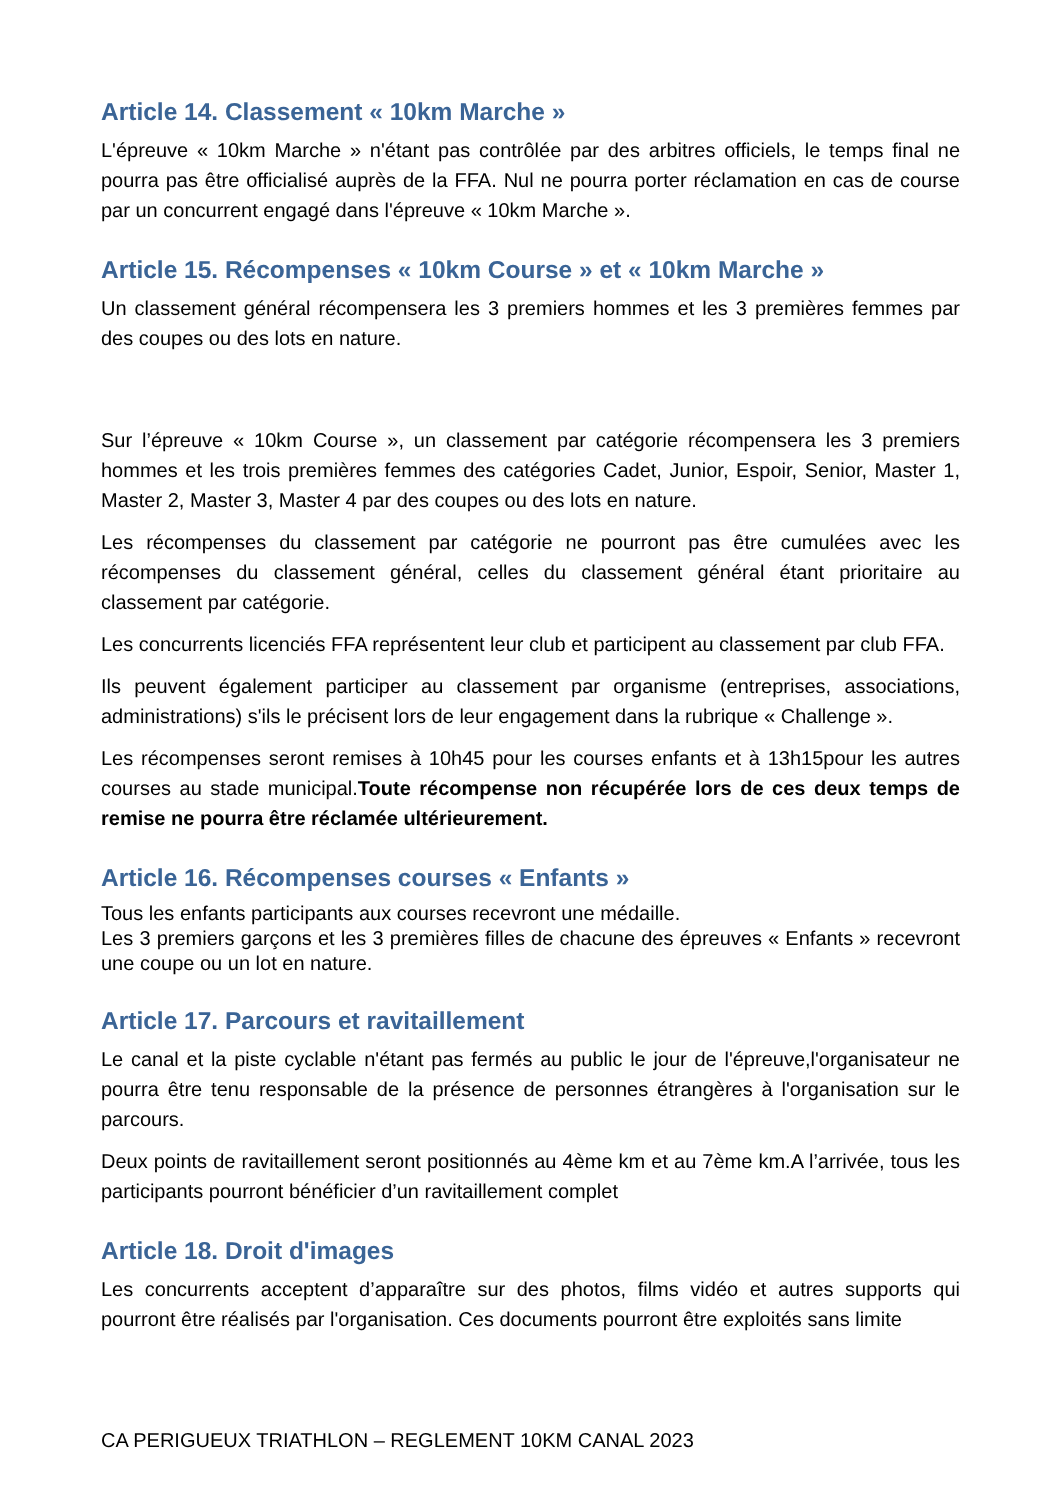Article 14. Classement « 10km Marche »
L'épreuve « 10km Marche » n'étant pas contrôlée par des arbitres officiels, le temps final ne pourra pas être officialisé auprès de la FFA. Nul ne pourra porter réclamation en cas de course par un concurrent engagé dans l'épreuve « 10km Marche ».
Article 15. Récompenses « 10km Course » et « 10km Marche »
Un classement général récompensera les 3 premiers hommes et les 3 premières femmes par des coupes ou des lots en nature.
Sur l’épreuve « 10km Course », un classement par catégorie récompensera les 3 premiers hommes et les trois premières femmes des catégories Cadet, Junior, Espoir, Senior, Master 1, Master 2, Master 3, Master 4 par des coupes ou des lots en nature.
Les récompenses du classement par catégorie ne pourront pas être cumulées avec les récompenses du classement général, celles du classement général étant prioritaire au classement par catégorie.
Les concurrents licenciés FFA représentent leur club et participent au classement par club FFA.
Ils peuvent également participer au classement par organisme (entreprises, associations, administrations) s'ils le précisent lors de leur engagement dans la rubrique « Challenge ».
Les récompenses seront remises à 10h45 pour les courses enfants et à 13h15pour les autres courses au stade municipal.Toute récompense non récupérée lors de ces deux temps de remise ne pourra être réclamée ultérieurement.
Article 16. Récompenses courses « Enfants »
Tous les enfants participants aux courses recevront une médaille.
Les 3 premiers garçons et les 3 premières filles de chacune des épreuves « Enfants » recevront une coupe ou un lot en nature.
Article 17. Parcours et ravitaillement
Le canal et la piste cyclable n'étant pas fermés au public le jour de l'épreuve,l'organisateur ne pourra être tenu responsable de la présence de personnes étrangères à l'organisation sur le parcours.
Deux points de ravitaillement seront positionnés au 4ème km et au 7ème km.A l’arrivée, tous les participants pourront bénéficier d’un ravitaillement complet
Article 18. Droit d'images
Les concurrents acceptent d’apparaître sur des photos, films vidéo et autres supports qui pourront être réalisés par l'organisation. Ces documents pourront être exploités sans limite
CA PERIGUEUX TRIATHLON – REGLEMENT 10KM CANAL 2023